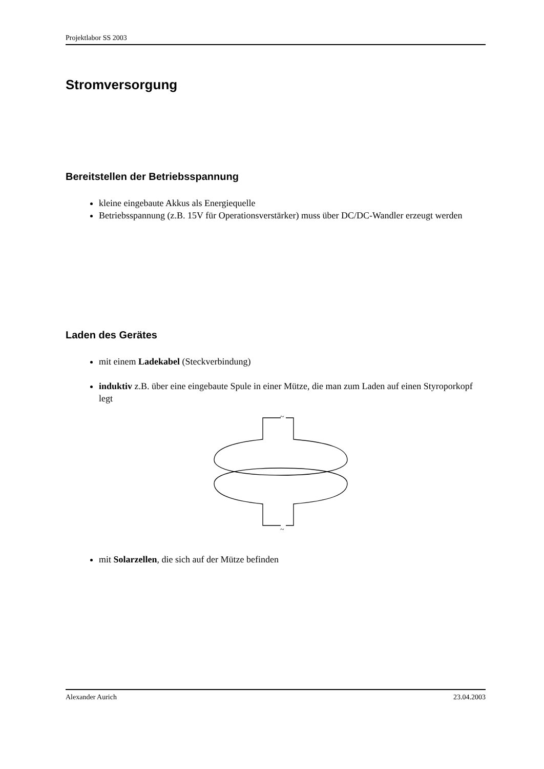Projektlabor SS 2003
Stromversorgung
Bereitstellen der Betriebsspannung
kleine eingebaute Akkus als Energiequelle
Betriebsspannung (z.B. 15V für Operationsverstärker) muss über DC/DC-Wandler erzeugt werden
Laden des Gerätes
mit einem Ladekabel (Steckverbindung)
induktiv z.B. über eine eingebaute Spule in einer Mütze, die man zum Laden auf einen Styroporkopf legt
~
~
mit Solarzellen, die sich auf der Mütze befinden
Alexander Aurich 23.04.2003